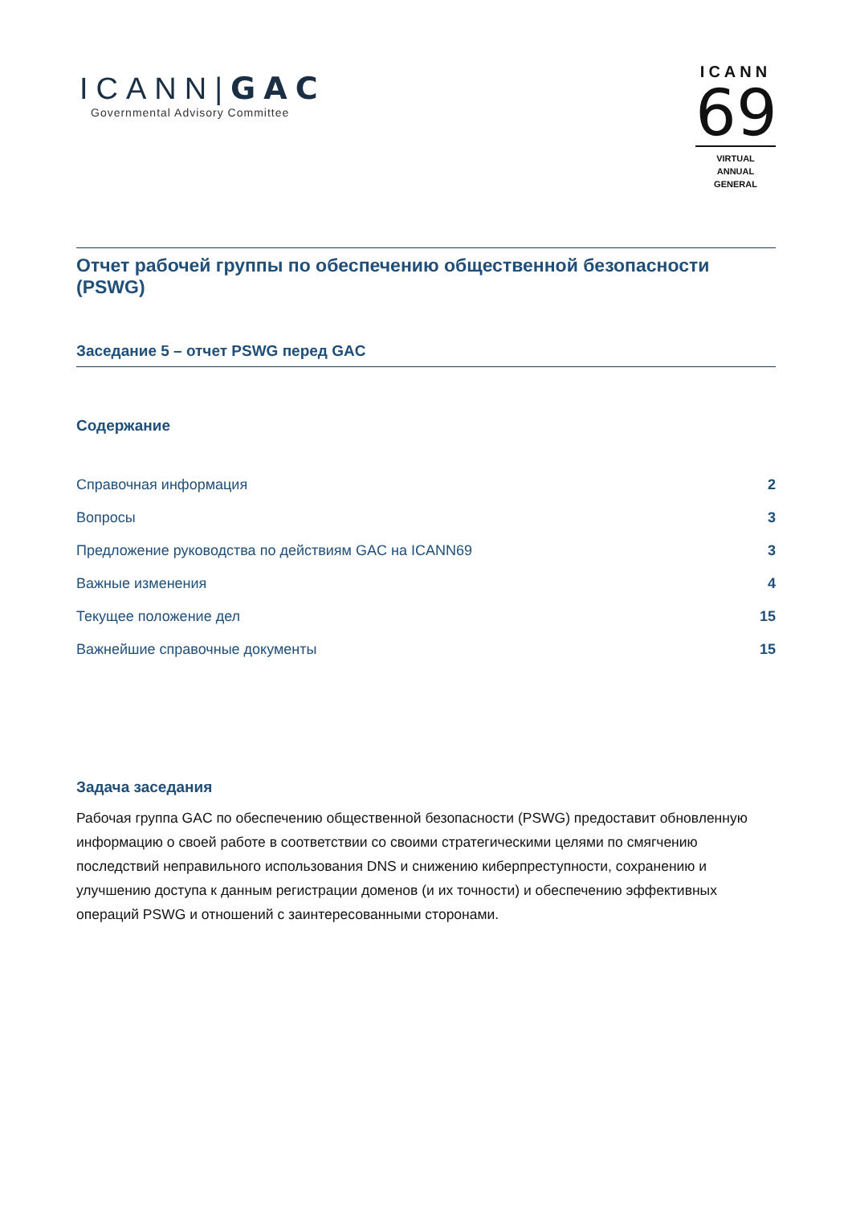ICANN|GAC
Governmental Advisory Committee
ICANN
69
VIRTUAL
ANNUAL GENERAL
Отчет рабочей группы по обеспечению общественной безопасности (PSWG)
Заседание 5 – отчет PSWG перед GAC
Содержание
Справочная информация 2
Вопросы 3
Предложение руководства по действиям GAC на ICANN69 3
Важные изменения 4
Текущее положение дел 15
Важнейшие справочные документы 15
Задача заседания
Рабочая группа GAC по обеспечению общественной безопасности (PSWG) предоставит обновленную информацию о своей работе в соответствии со своими стратегическими целями по смягчению последствий неправильного использования DNS и снижению киберпреступности, сохранению и улучшению доступа к данным регистрации доменов (и их точности) и обеспечению эффективных операций PSWG и отношений с заинтересованными сторонами.